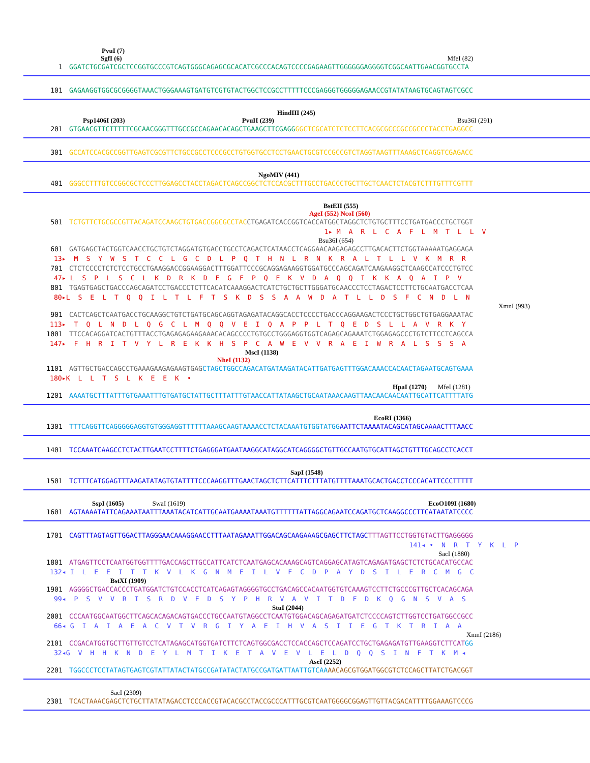PvuI (7)
SgfI (6) MfeI (82)
1 GGATCTGCGATCGCTCCGGTGCCCGTCAGTGGGCAGAGCGCACATCGCCCACAGTCCCCGAGAAGTTGGGGGGAGGGGTCGGCAATTGAACGGTGCCTA
101 GAGAAGGTGGCGCGGGGTAAACTGGGAAAGTGATGTCGTGTACTGGCTCCGCCTTTTTCCCGAGGGTGGGGGAGAACCGTATATAAGTGCAGTAGTCGCC
HindIII (245)
Psp1406I (203) PvuII (239) Bsu36I (291)
201 GTGAACGTTCTTTTTCGCAACGGGTTTGCCGCCAGAACACAGCTGAAGCTTCGAGG GGCTCGCATCTCTCCTTCACGCGCCCGCCGCCCTACCTGAGGCC
301 GCCATCCACGCCGGTTGAGTCGCGTTCTGCCGCCTCCCGCCTGTGGTGCCTCCTGAACTGCGTCCGCCGTCTAGGTAAGTTTAAAGCTCAGGTCGAGACC
NgoMIV (441)
401 GGGCCTTTGTCCGGCGCTCCCTTGGAGCCTACCTAGACTCAGCCGGCTCTCCACGCTTTGCCTGACCCTGCTTGCTCAACTCTACGTCTTTGTTTCGTTT
BstEII (555)
AgeI (552) NcoI (560)
501 TCTGTTCTGCGCCGTTACAGATCCAAGCTGTGACCGGCGCCTAC CTGAGATCACCGGTCACCATGGCTAGGCTCTGTGCTTTCCTGATGACCCTGCTGGT
1▸ M A R L C A F L M T L L V
Bsu36I (654)
601 GATGAGCTACTGGTCAACCTGCTGTCTAGGATGTGACCTGCCTCAGACTCATAACCTCAGGAACAAGAGAGCCTTGACACTTCTGGTAAAAATGAGGAGA
13▸ M S Y W S T C C L G C D L P Q T H N L R N K R A L T L L V K M R R
701 CTCTCCCCTCTCTCCTGCCTGAAGGACCGGAAGGACTTTGGATTCCCGCAGGAGAAGGTGGATGCCCAGCAGATCAAGAAGGCTCAAGCCATCCCTGTCC
47▸ L S P L S C L K D R K D F G F P Q E K V D A Q Q I K K A Q A I P V
801 TGAGTGAGCTGACCCAGCAGATCCTGACCCTCTTCACATCAAAGGACTCATCTGCTGCTTGGGATGCAACCCTCCTAGACTCCTTCTGCAATGACCTCAA
80▸L S E L T Q Q I L T L F T S K D S S A A W D A T L L D S F C N D L N
XmnI (993)
901 CACTCAGCTCAATGACCTGCAAGGCTGTCTGATGCAGCAGGTAGAGATACAGGCACCTCCCCTGACCCAGGAAGACTCCCTGCTGGCTGTGAGGAAATAC
113▸ T Q L N D L Q G C L M Q Q V E I Q A P P L T Q E D S L L A V R K Y
1001 TTCCACAGGATCACTGTTTACCTGAGAGAGAAGAAACACAGCCCCTGTGCCTGGGAGGTGGTCAGAGCAGAAATCTGGAGAGCCCTGTCTTCCTCAGCCA
147▸ F H R I T V Y L R E K K H S P C A W E V V R A E I W R A L S S S A
MscI (1138)
NheI (1132)
1101 AGTTGCTGACCAGCCTGAAAGAAGAGAAGTGAG CTAGCTGGCCAGACATGATAAGATACATTGATGAGTTTGGACAAACCACAACTAGAATGCAGTGAAA
180▸K L L T S L K E E K •
HpaI (1270) MfeI (1281)
1201 AAAATGCTTTATTTGTGAAATTTGTGATGCTATTGCTTTATTTGTAACCATTATAAGCTGCAATAAACAAGTTAACAACAACAATTGCATTCATTTTATG
EcoRI (1366)
1301 TTTCAGGTTCAGGGGGAGGTGTGGGAGGTTTTTTAAAGCAAGTAAAACCTCTACAAATGTGGTATGG AATTCTAAAATACAGCATAGCAAAACTTTAACC
1401 TCCAAATCAAGCCTCTACTTGAATCCTTTTCTGAGGGATGAATAAGGCATAGGCATCAGGGGCTGTTGCCAATGTGCATTAGCTGTTTGCAGCCTCACCT
SapI (1548)
1501 TCTTTCATGGAGTTTAAGATATAGTGTATTTTCCCAAGGTTTGAACTAGCTCTTCATTTCTTTATGTTTTAAATGCACTGACCTCCCACATTCCCTTTTT
SspI (1605) SwaI (1619) EcoO109I (1680)
1601 AGTAAAATATTCAGAAATAATTTAAATACATCATTGCAATGAAAATAAATGTTTTTTATTAGGCAGAATCCAGATGCTCAAGGCCCTTCATAATATCCCC
1701 CAGTTTAGTAGTTGGACTTAGGGAACAAAGGAACCTTTAATAGAAATTGGACAGCAAGAAAGCGAGCTTCTAGC TTTAGTTCCTGGTGTACTTGAGGGGG
141◂ • N R T Y K L P
SacI (1880)
1801 ATGAGTTCCTCAATGGTGGTTTTGACCAGCTTGCCATTCATCTCAATGAGCACAAAGCAGTCAGGAGCATAGTCAGAGATGAGCTCTCTGCACATGCCAC
132◂ I L E E I T T K V L K G N M E I L V F C D P A Y D S I L E R C M G C
BstXI (1909)
1901 AGGGGCTGACCACCCTGATGGATCTGTCCACCTCATCAGAGTAGGGGTGCCTGACAGCCACAATGGTGTCAAAGTCCTTCTGCCCGTTGCTCACAGCAGA
99◂ P S V V R I S R D V E D S Y P H R V A V I T D F D K Q G N S V A S
StuI (2044)
2001 CCCAATGGCAATGGCTTCAGCACAGACAGTGACCCTGCCAATGTAGGCCTCAATGTGGACAGCAGAGATGATCTCCCCAGTCTTGGTCCTGATGGCCGCC
66◂ G I A I A E A C V T V R G I Y A E I H V A S I I E G T K T R I A A
XmnI (2186)
2101 CCGACATGGTGCTTGTTGTCCTCATAGAGCATGGTGATCTTCTCAGTGGCGACCTCCACCAGCTCCAGATCCTGCTGAGAGATGTTGAAGGTCTTCAT GG
32◂G V H H K N D E Y L M T I K E T A V E V L E L D Q Q S I N F T K M ◂
AseI (2252)
2201 TGGCCCTCCTATAGTGAGTCGTATTATACTATGCCGATATACTATGCCGATGATTAATTGTCAA AACAGCGTGGATGGCGTCTCCAGCTTATCTGACGGT
SacI (2309)
2301 TCACTAAACGAGCTCTGCTTATATAGACCTCCCACCGTACACGCCTACCGCCCATTTGCGTCAATGGGGCGGAGTTGTTACGACATTTTGGAAAGTCCCG